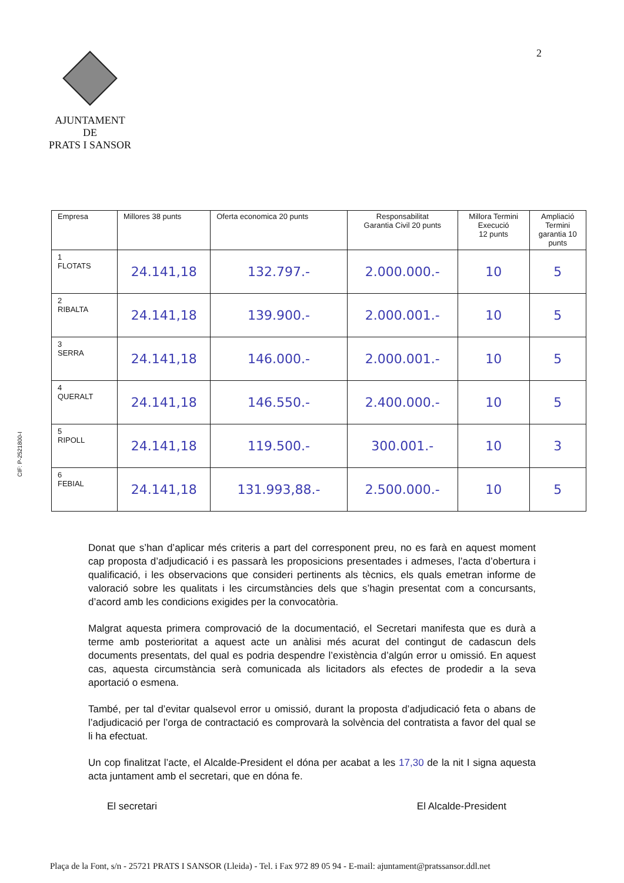AJUNTAMENT
DE
PRATS I SANSOR
2
CIF: P-2521800-I
| Empresa | Millores 38 punts | Oferta economica 20 punts | Responsabilitat Garantia Civil 20 punts | Millora Termini Execució 12 punts | Ampliació Termini garantia 10 punts |
| --- | --- | --- | --- | --- | --- |
| 1 FLOTATS | 24.141,18 | 132.797.- | 2.000.000.- | 10 | 5 |
| 2 RIBALTA | 24.141,18 | 139.900.- | 2.000.001.- | 10 | 5 |
| 3 SERRA | 24.141,18 | 146.000.- | 2.000.001.- | 10 | 5 |
| 4 QUERALT | 24.141,18 | 146.550.- | 2.400.000.- | 10 | 5 |
| 5 RIPOLL | 24.141,18 | 119.500.- | 300.001.- | 10 | 3 |
| 6 FEBIAL | 24.141,18 | 131.993,88.- | 2.500.000.- | 10 | 5 |
Donat que s’han d’aplicar més criteris a part del corresponent preu, no es farà en aquest moment cap proposta d’adjudicació i es passarà les proposicions presentades i admeses, l’acta d’obertura i qualificació, i les observacions que consideri pertinents als tècnics, els quals emetran informe de valoració sobre les qualitats i les circumstàncies dels que s’hagin presentat com a concursants, d’acord amb les condicions exigides per la convocatòria.
Malgrat aquesta primera comprovació de la documentació, el Secretari manifesta que es durà a terme amb posterioritat a aquest acte un anàlisi més acurat del contingut de cadascun dels documents presentats, del qual es podria despendre l’existència d’algún error u omissió. En aquest cas, aquesta circumstància serà comunicada als licitadors als efectes de prodedir a la seva aportació o esmena.
També, per tal d’evitar qualsevol error u omissió, durant la proposta d’adjudicació feta o abans de l’adjudicació per l’orga de contractació es comprovarà la solvència del contratista a favor del qual se li ha efectuat.
Un cop finalitzat l’acte, el Alcalde-President el dóna per acabat a les 17,30 de la nit I signa aquesta acta juntament amb el secretari, que en dóna fe.
El secretari El Alcalde-President
Plaça de la Font, s/n - 25721 PRATS I SANSOR (Lleida) - Tel. i Fax 972 89 05 94 - E-mail: ajuntament@pratssansor.ddl.net